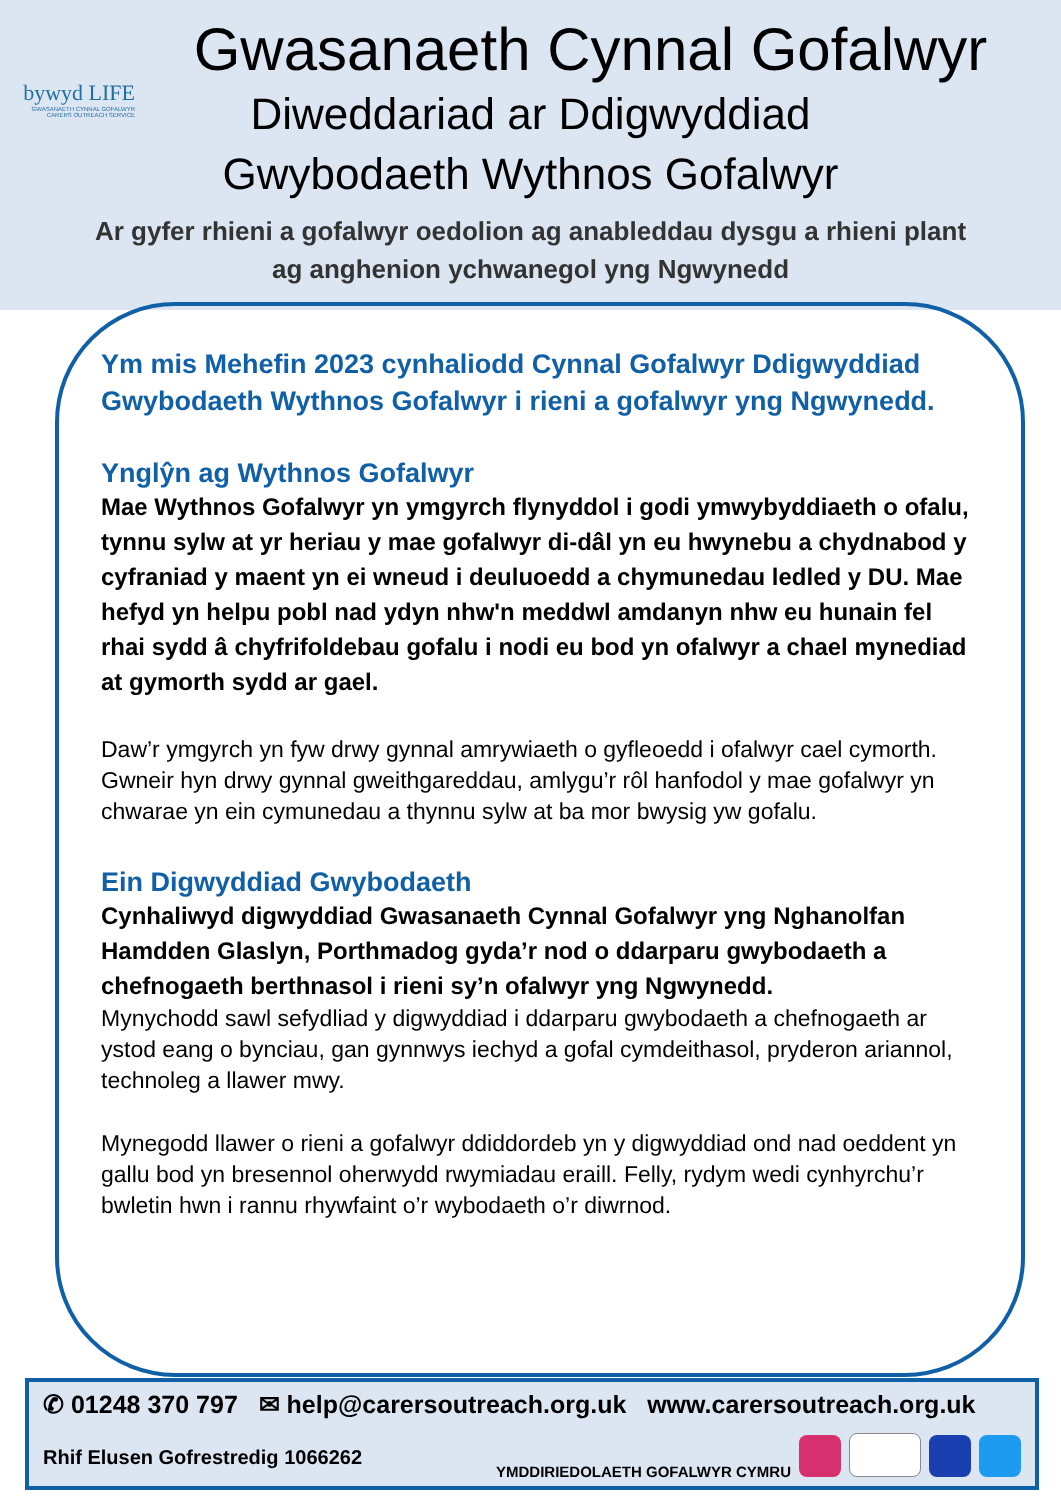bywyd LIFE
GWASANAETH CYNNAL GOFALWYR
CARERS OUTREACH SERVICE
Gwasanaeth Cynnal Gofalwyr
Diweddariad ar Ddigwyddiad
Gwybodaeth Wythnos Gofalwyr
Ar gyfer rhieni a gofalwyr oedolion ag anableddau dysgu a rhieni plant
ag anghenion ychwanegol yng Ngwynedd
Ym mis Mehefin 2023 cynhaliodd Cynnal Gofalwyr Ddigwyddiad Gwybodaeth Wythnos Gofalwyr i rieni a gofalwyr yng Ngwynedd.
Ynglŷn ag Wythnos Gofalwyr
Mae Wythnos Gofalwyr yn ymgyrch flynyddol i godi ymwybyddiaeth o ofalu, tynnu sylw at yr heriau y mae gofalwyr di-dâl yn eu hwynebu a chydnabod y cyfraniad y maent yn ei wneud i deuluoedd a chymunedau ledled y DU. Mae hefyd yn helpu pobl nad ydyn nhw'n meddwl amdanyn nhw eu hunain fel rhai sydd â chyfrifoldebau gofalu i nodi eu bod yn ofalwyr a chael mynediad at gymorth sydd ar gael.
Daw’r ymgyrch yn fyw drwy gynnal amrywiaeth o gyfleoedd i ofalwyr cael cymorth. Gwneir hyn drwy gynnal gweithgareddau, amlygu’r rôl hanfodol y mae gofalwyr yn chwarae yn ein cymunedau a thynnu sylw at ba mor bwysig yw gofalu.
Ein Digwyddiad Gwybodaeth
Cynhaliwyd digwyddiad Gwasanaeth Cynnal Gofalwyr yng Nghanolfan Hamdden Glaslyn, Porthmadog gyda’r nod o ddarparu gwybodaeth a chefnogaeth berthnasol i rieni sy’n ofalwyr yng Ngwynedd.
Mynychodd sawl sefydliad y digwyddiad i ddarparu gwybodaeth a chefnogaeth ar ystod eang o bynciau, gan gynnwys iechyd a gofal cymdeithasol, pryderon ariannol, technoleg a llawer mwy.
Mynegodd llawer o rieni a gofalwyr ddiddordeb yn y digwyddiad ond nad oeddent yn gallu bod yn bresennol oherwydd rwymiadau eraill. Felly, rydym wedi cynhyrchu’r bwletin hwn i rannu rhywfaint o’r wybodaeth o’r diwrnod.
✆ 01248 370 797 ✉ help@carersoutreach.org.uk www.carersoutreach.org.uk
Rhif Elusen Gofrestredig 1066262 YMDDIRIEDOLAETH GOFALWYR CYMRU